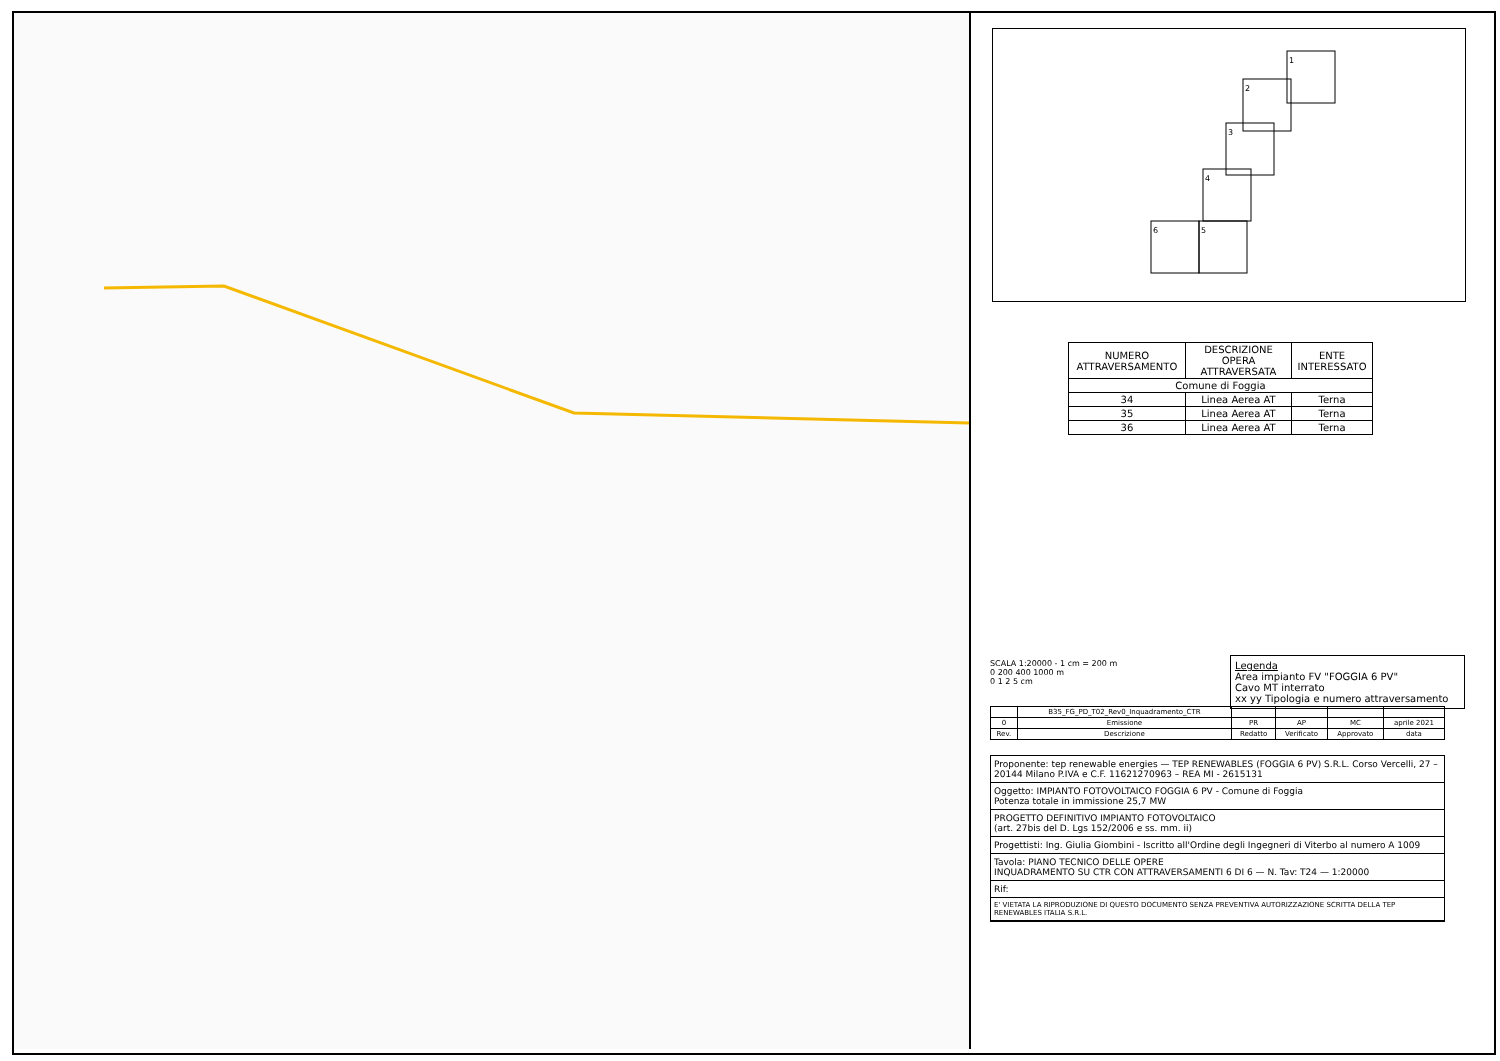1
2
3
4
6
5
| NUMERO ATTRAVERSAMENTO | DESCRIZIONE OPERA ATTRAVERSATA | ENTE INTERESSATO |
| --- | --- | --- |
| Comune di Foggia | | |
| 34 | Linea Aerea AT | Terna |
| 35 | Linea Aerea AT | Terna |
| 36 | Linea Aerea AT | Terna |
Legenda
Area impianto FV "FOGGIA 6 PV"
Cavo MT interrato
xx yy Tipologia e numero attraversamento
SCALA 1:20000 - 1 cm = 200 m
0 200 400 1000 m
0 1 2 5 cm
| | B35_FG_PD_T02_Rev0_Inquadramento_CTR | | | | |
| 0 | Emissione | PR | AP | MC | aprile 2021 |
| Rev. | Descrizione | Redatto | Verificato | Approvato | data |
Proponente: tep renewable energies — TEP RENEWABLES (FOGGIA 6 PV) S.R.L. Corso Vercelli, 27 – 20144 Milano P.IVA e C.F. 11621270963 – REA MI - 2615131
Oggetto: IMPIANTO FOTOVOLTAICO FOGGIA 6 PV - Comune di Foggia
Potenza totale in immissione 25,7 MW
PROGETTO DEFINITIVO IMPIANTO FOTOVOLTAICO
(art. 27bis del D. Lgs 152/2006 e ss. mm. ii)
Progettisti: Ing. Giulia Giombini - Iscritto all'Ordine degli Ingegneri di Viterbo al numero A 1009
Tavola: PIANO TECNICO DELLE OPERE
INQUADRAMENTO SU CTR CON ATTRAVERSAMENTI 6 DI 6 — N. Tav: T24 — 1:20000
Rif:
E' VIETATA LA RIPRODUZIONE DI QUESTO DOCUMENTO SENZA PREVENTIVA AUTORIZZAZIONE SCRITTA DELLA TEP RENEWABLES ITALIA S.R.L.